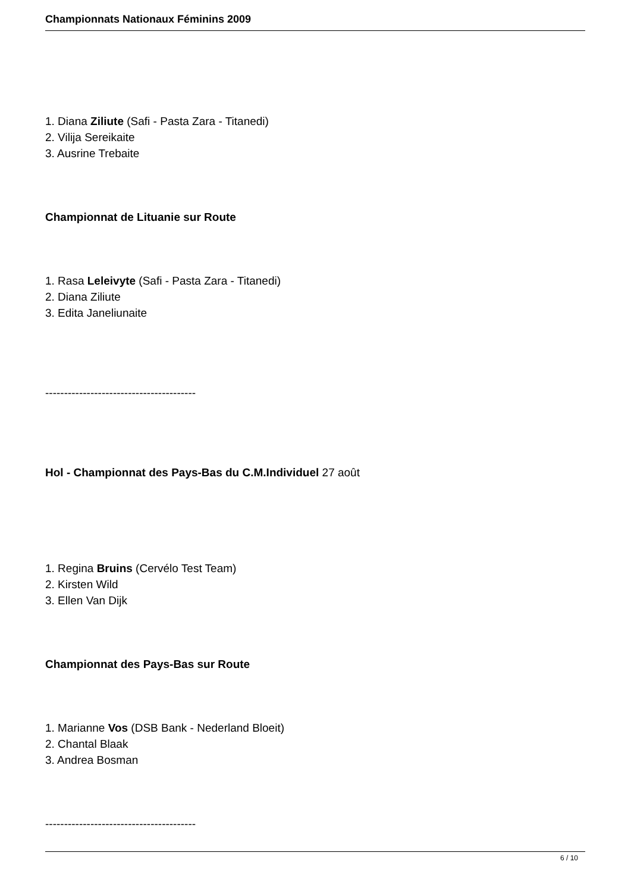Championnats Nationaux Féminins 2009
1. Diana Ziliute (Safi - Pasta Zara - Titanedi)
2. Vilija Sereikaite
3. Ausrine Trebaite
Championnat de Lituanie sur Route
1. Rasa Leleivyte (Safi - Pasta Zara - Titanedi)
2. Diana Ziliute
3. Edita Janeliunaite
----------------------------------------
Hol - Championnat des Pays-Bas du C.M.Individuel 27 août
1. Regina Bruins (Cervélo Test Team)
2. Kirsten Wild
3. Ellen Van Dijk
Championnat des Pays-Bas sur Route
1. Marianne Vos (DSB Bank - Nederland Bloeit)
2. Chantal Blaak
3. Andrea Bosman
----------------------------------------
6 / 10